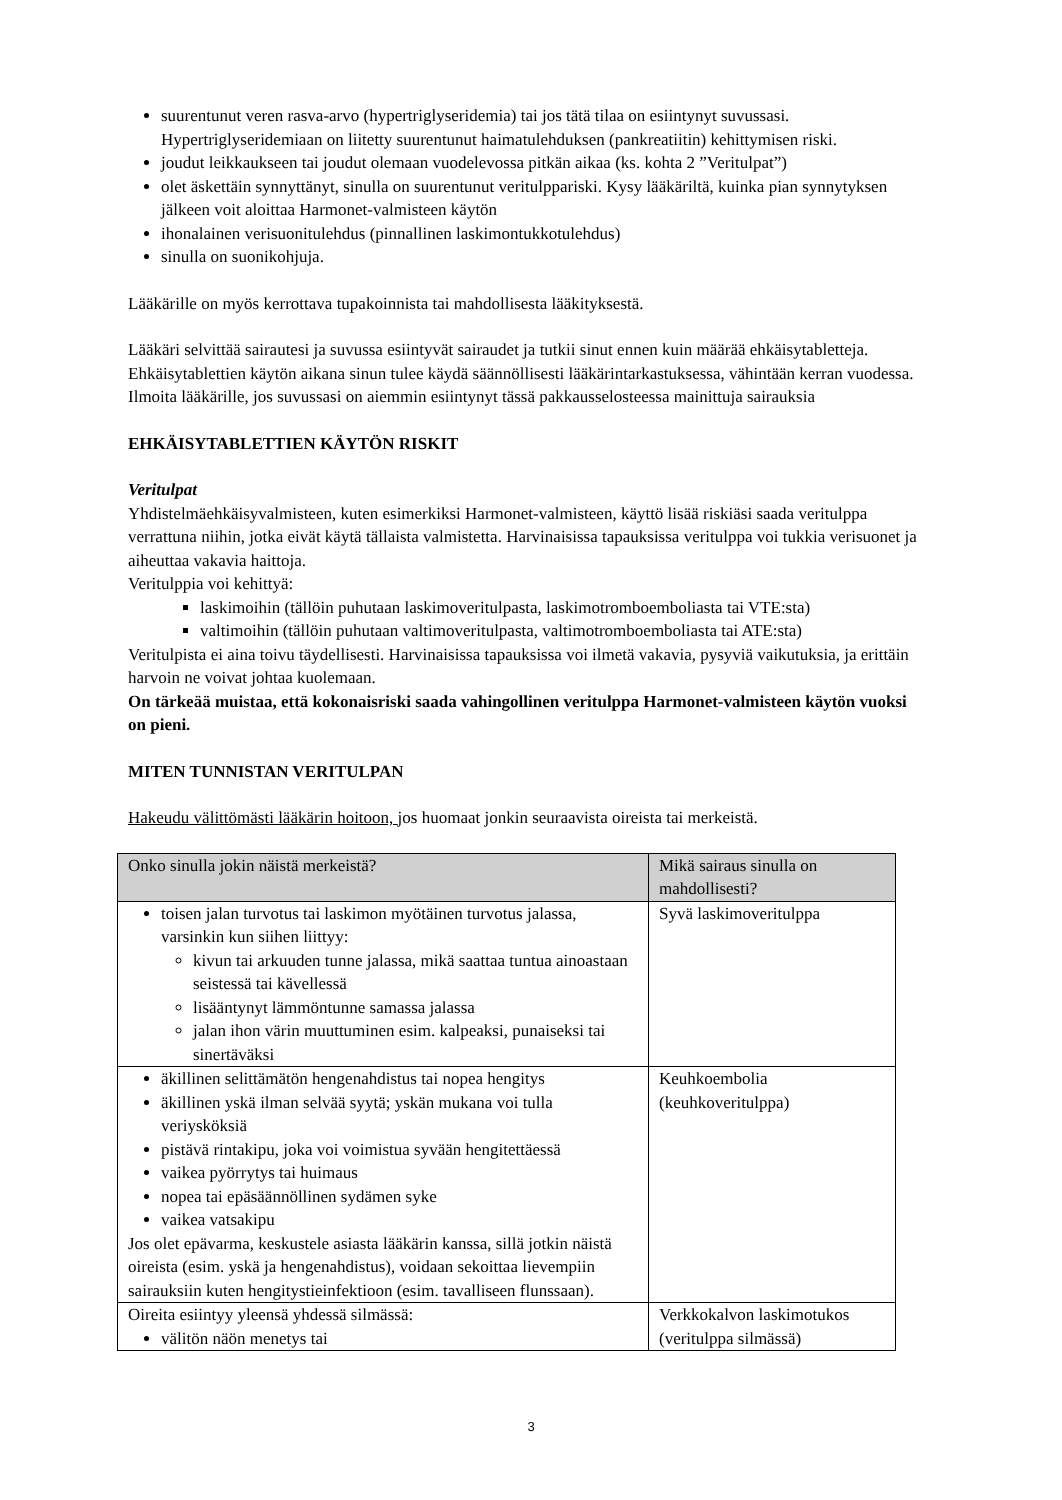suurentunut veren rasva-arvo (hypertriglyseridemia) tai jos tätä tilaa on esiintynyt suvussasi. Hypertriglyseridemiaan on liitetty suurentunut haimatulehduksen (pankreatiitin) kehittymisen riski.
joudut leikkaukseen tai joudut olemaan vuodelevossa pitkän aikaa (ks. kohta 2 ”Veritulpat”)
olet äskettäin synnyttänyt, sinulla on suurentunut veritulppariski. Kysy lääkäriltä, kuinka pian synnytyksen jälkeen voit aloittaa Harmonet-valmisteen käytön
ihonalainen verisuonitulehdus (pinnallinen laskimontukkotulehdus)
sinulla on suonikohjuja.
Lääkärille on myös kerrottava tupakoinnista tai mahdollisesta lääkityksestä.
Lääkäri selvittää sairautesi ja suvussa esiintyvät sairaudet ja tutkii sinut ennen kuin määrää ehkäisytabletteja. Ehkäisytablettien käytön aikana sinun tulee käydä säännöllisesti lääkärintarkastuksessa, vähintään kerran vuodessa. Ilmoita lääkärille, jos suvussasi on aiemmin esiintynyt tässä pakkausselosteessa mainittuja sairauksia
EHKÄISYTABLETTIEN KÄYTÖN RISKIT
Veritulpat
Yhdistelmäehkäisyvalmisteen, kuten esimerkiksi Harmonet-valmisteen, käyttö lisää riskiäsi saada veritulppa verrattuna niihin, jotka eivät käytä tällaista valmistetta. Harvinaisissa tapauksissa veritulppa voi tukkia verisuonet ja aiheuttaa vakavia haittoja.
Veritulppia voi kehittyä:
laskimoihin (tällöin puhutaan laskimoveritulpasta, laskimotromboemboliasta tai VTE:sta)
valtimoihin (tällöin puhutaan valtimoveritulpasta, valtimotromboemboliasta tai ATE:sta)
Veritulpista ei aina toivu täydellisesti. Harvinaisissa tapauksissa voi ilmetä vakavia, pysyviä vaikutuksia, ja erittäin harvoin ne voivat johtaa kuolemaan.
On tärkeää muistaa, että kokonaisriski saada vahingollinen veritulppa Harmonet-valmisteen käytön vuoksi on pieni.
MITEN TUNNISTAN VERITULPAN
Hakeudu välittömästi lääkärin hoitoon, jos huomaat jonkin seuraavista oireista tai merkeistä.
| Onko sinulla jokin näistä merkeistä? | Mikä sairaus sinulla on mahdollisesti? |
| --- | --- |
| toisen jalan turvotus tai laskimon myötäinen turvotus jalassa, varsinkin kun siihen liittyy: kivun tai arkuuden tunne jalassa, mikä saattaa tuntua ainoastaan seistessä tai kävellessä lisääntynyt lämmöntunne samassa jalassa jalan ihon värin muuttuminen esim. kalpeaksi, punaiseksi tai sinertäväksi | Syvä laskimoveritulppa |
| äkillinen selittämätön hengenahdistus tai nopea hengitys äkillinen yskä ilman selvää syytä; yskän mukana voi tulla veriysköksiä pistävä rintakipu, joka voi voimistua syvään hengitettäessä vaikea pyörrytys tai huimaus nopea tai epäsäännöllinen sydämen syke vaikea vatsakipu Jos olet epävarma, keskustele asiasta lääkärin kanssa, sillä jotkin näistä oireista (esim. yskä ja hengenahdistus), voidaan sekoittaa lievempiin sairauksiin kuten hengitystieinfektioon (esim. tavalliseen flunssaan). | Keuhkoembolia (keuhkoveritulppa) |
| Oireita esiintyy yleensä yhdessä silmässä: välitön näön menetys tai | Verkkokalvon laskimotukos (veritulppa silmässä) |
3